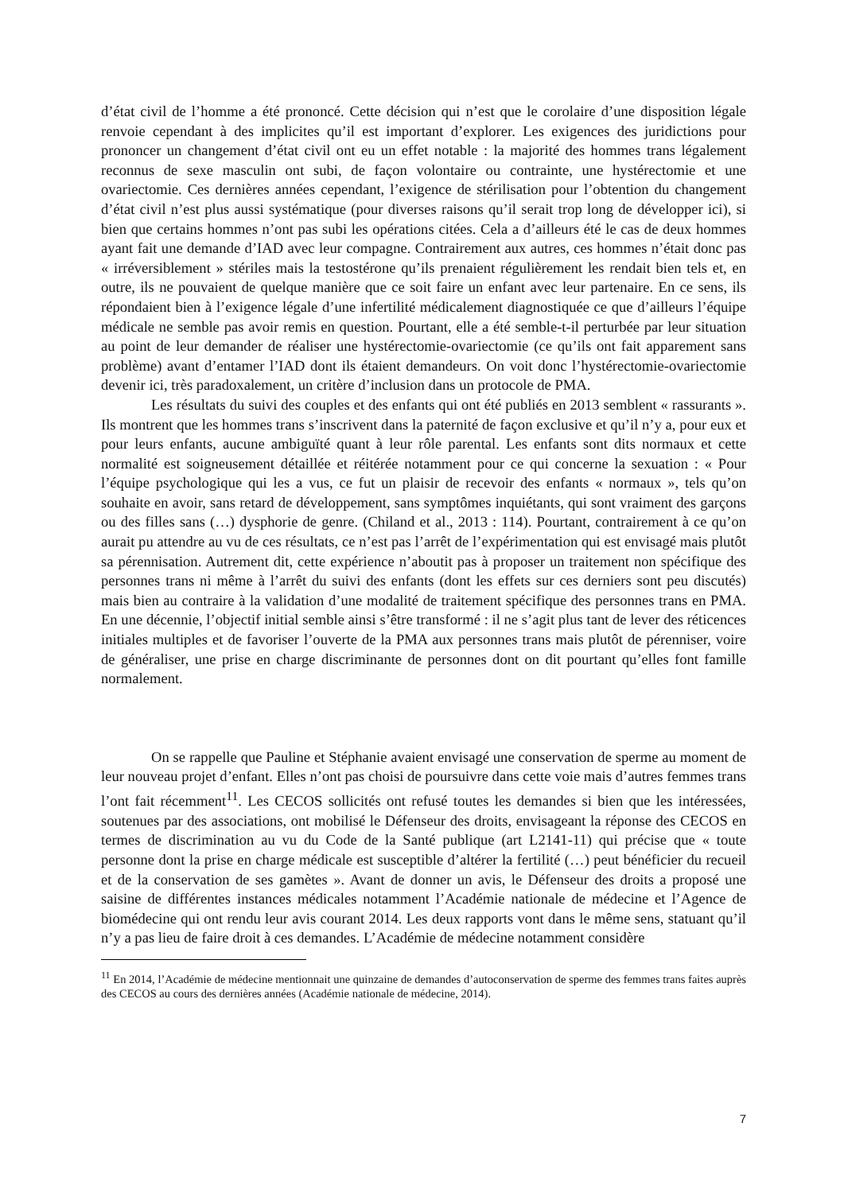d’état civil de l’homme a été prononcé. Cette décision qui n’est que le corolaire d’une disposition légale renvoie cependant à des implicites qu’il est important d’explorer. Les exigences des juridictions pour prononcer un changement d’état civil ont eu un effet notable : la majorité des hommes trans légalement reconnus de sexe masculin ont subi, de façon volontaire ou contrainte, une hystérectomie et une ovariectomie. Ces dernières années cependant, l’exigence de stérilisation pour l’obtention du changement d’état civil n’est plus aussi systématique (pour diverses raisons qu’il serait trop long de développer ici), si bien que certains hommes n’ont pas subi les opérations citées. Cela a d’ailleurs été le cas de deux hommes ayant fait une demande d’IAD avec leur compagne. Contrairement aux autres, ces hommes n’était donc pas « irréversiblement » stériles mais la testostérone qu’ils prenaient régulièrement les rendait bien tels et, en outre, ils ne pouvaient de quelque manière que ce soit faire un enfant avec leur partenaire. En ce sens, ils répondaient bien à l’exigence légale d’une infertilité médicalement diagnostiquée ce que d’ailleurs l’équipe médicale ne semble pas avoir remis en question. Pourtant, elle a été semble-t-il perturbée par leur situation au point de leur demander de réaliser une hystérectomie-ovariectomie (ce qu’ils ont fait apparement sans problème) avant d’entamer l’IAD dont ils étaient demandeurs. On voit donc l’hystérectomie-ovariectomie devenir ici, très paradoxalement, un critère d’inclusion dans un protocole de PMA.
Les résultats du suivi des couples et des enfants qui ont été publiés en 2013 semblent « rassurants ». Ils montrent que les hommes trans s’inscrivent dans la paternité de façon exclusive et qu’il n’y a, pour eux et pour leurs enfants, aucune ambiguïté quant à leur rôle parental. Les enfants sont dits normaux et cette normalité est soigneusement détaillée et réitérée notamment pour ce qui concerne la sexuation : « Pour l’équipe psychologique qui les a vus, ce fut un plaisir de recevoir des enfants « normaux », tels qu’on souhaite en avoir, sans retard de développement, sans symptômes inquiétants, qui sont vraiment des garçons ou des filles sans (…) dysphorie de genre. (Chiland et al., 2013 : 114). Pourtant, contrairement à ce qu’on aurait pu attendre au vu de ces résultats, ce n’est pas l’arrêt de l’expérimentation qui est envisagé mais plutôt sa pérennisation. Autrement dit, cette expérience n’aboutit pas à proposer un traitement non spécifique des personnes trans ni même à l’arrêt du suivi des enfants (dont les effets sur ces derniers sont peu discutés) mais bien au contraire à la validation d’une modalité de traitement spécifique des personnes trans en PMA. En une décennie, l’objectif initial semble ainsi s’être transformé : il ne s’agit plus tant de lever des réticences initiales multiples et de favoriser l’ouverte de la PMA aux personnes trans mais plutôt de pérenniser, voire de généraliser, une prise en charge discriminante de personnes dont on dit pourtant qu’elles font famille normalement.
On se rappelle que Pauline et Stéphanie avaient envisagé une conservation de sperme au moment de leur nouveau projet d’enfant. Elles n’ont pas choisi de poursuivre dans cette voie mais d’autres femmes trans l’ont fait récemment<sup>11</sup>. Les CECOS sollicités ont refusé toutes les demandes si bien que les intéressées, soutenues par des associations, ont mobilisé le Défenseur des droits, envisageant la réponse des CECOS en termes de discrimination au vu du Code de la Santé publique (art L2141-11) qui précise que « toute personne dont la prise en charge médicale est susceptible d’altérer la fertilité (…) peut bénéficier du recueil et de la conservation de ses gamètes ». Avant de donner un avis, le Défenseur des droits a proposé une saisine de différentes instances médicales notamment l’Académie nationale de médecine et l’Agence de biomédecine qui ont rendu leur avis courant 2014. Les deux rapports vont dans le même sens, statuant qu’il n’y a pas lieu de faire droit à ces demandes. L’Académie de médecine notamment considère
<sup>11</sup> En 2014, l’Académie de médecine mentionnait une quinzaine de demandes d’autoconservation de sperme des femmes trans faites auprès des CECOS au cours des dernières années (Académie nationale de médecine, 2014).
7